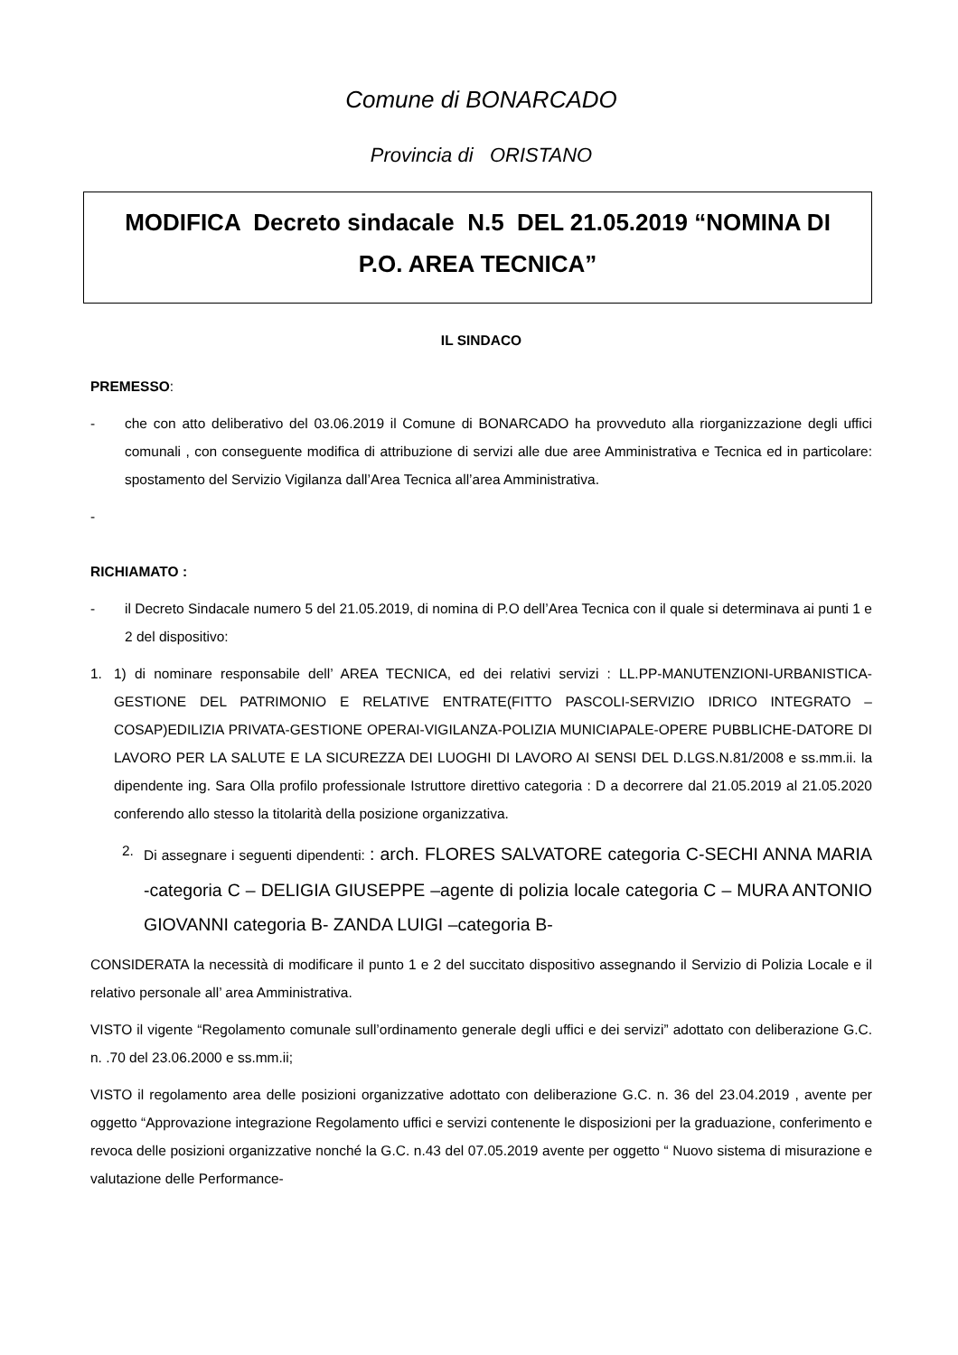Comune di BONARCADO
Provincia di ORISTANO
MODIFICA Decreto sindacale N.5 DEL 21.05.2019 “NOMINA DI P.O. AREA TECNICA”
IL SINDACO
PREMESSO:
- che con atto deliberativo del 03.06.2019 il Comune di BONARCADO ha provveduto alla riorganizzazione degli uffici comunali , con conseguente modifica di attribuzione di servizi alle due aree Amministrativa e Tecnica ed in particolare: spostamento del Servizio Vigilanza dall’Area Tecnica all’area Amministrativa.
-
RICHIAMATO :
- il Decreto Sindacale numero 5 del 21.05.2019, di nomina di P.O dell’Area Tecnica con il quale si determinava ai punti 1 e 2 del dispositivo:
1. 1) di nominare responsabile dell’ AREA TECNICA, ed dei relativi servizi : LL.PP-MANUTENZIONI-URBANISTICA-GESTIONE DEL PATRIMONIO E RELATIVE ENTRATE(FITTO PASCOLI-SERVIZIO IDRICO INTEGRATO –COSAP)EDILIZIA PRIVATA-GESTIONE OPERAI-VIGILANZA-POLIZIA MUNICIAPALE-OPERE PUBBLICHE-DATORE DI LAVORO PER LA SALUTE E LA SICUREZZA DEI LUOGHI DI LAVORO AI SENSI DEL D.LGS.N.81/2008 e ss.mm.ii. la dipendente ing. Sara Olla profilo professionale Istruttore direttivo categoria : D a decorrere dal 21.05.2019 al 21.05.2020 conferendo allo stesso la titolarità della posizione organizzativa.
2. Di assegnare i seguenti dipendenti: : arch. FLORES SALVATORE categoria C-SECHI ANNA MARIA -categoria C – DELIGIA GIUSEPPE –agente di polizia locale categoria C – MURA ANTONIO GIOVANNI categoria B- ZANDA LUIGI –categoria B-
CONSIDERATA la necessità di modificare il punto 1 e 2 del succitato dispositivo assegnando il Servizio di Polizia Locale e il relativo personale all’ area Amministrativa.
VISTO il vigente “Regolamento comunale sull’ordinamento generale degli uffici e dei servizi” adottato con deliberazione G.C. n. .70 del 23.06.2000 e ss.mm.ii;
VISTO il regolamento area delle posizioni organizzative adottato con deliberazione G.C. n. 36 del 23.04.2019 , avente per oggetto “Approvazione integrazione Regolamento uffici e servizi contenente le disposizioni per la graduazione, conferimento e revoca delle posizioni organizzative nonché la G.C. n.43 del 07.05.2019 avente per oggetto “ Nuovo sistema di misurazione e valutazione delle Performance-